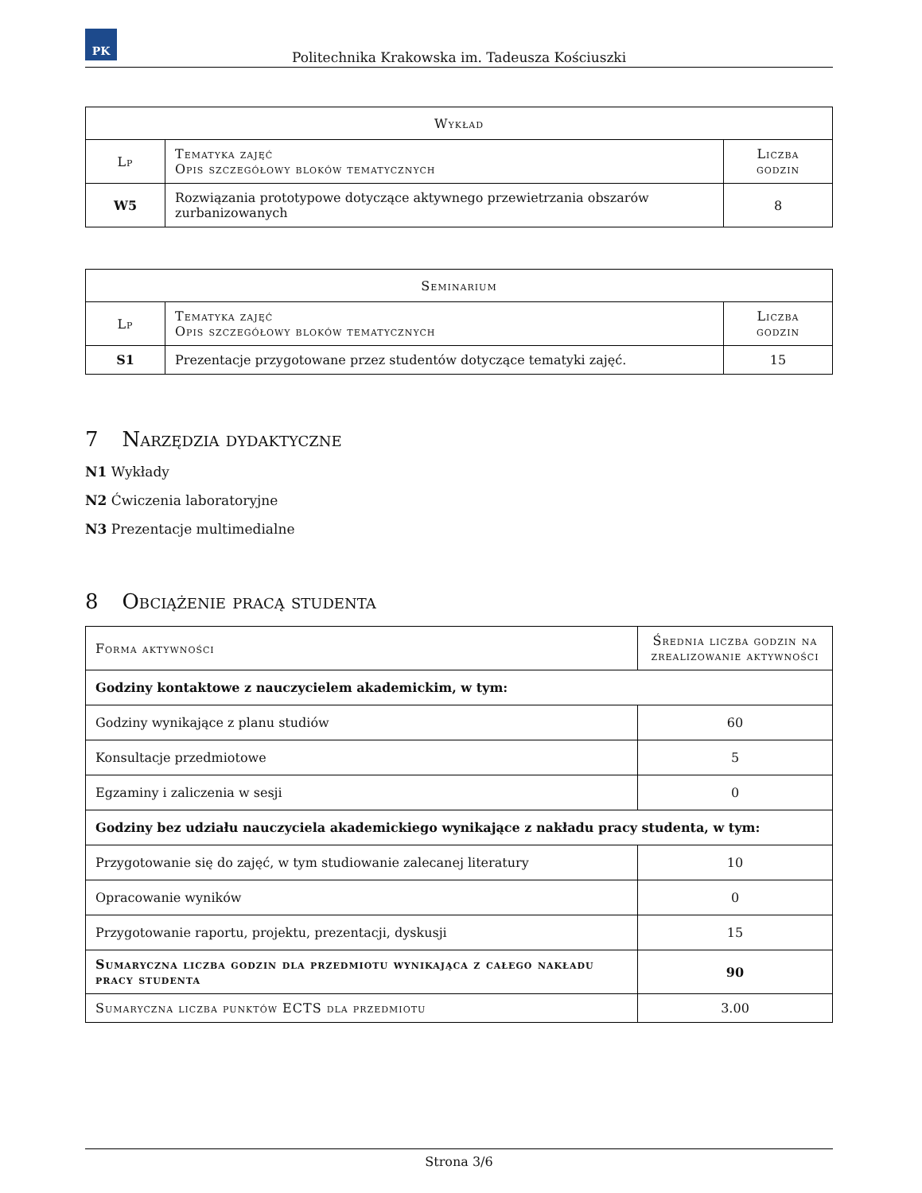PK
Politechnika Krakowska im. Tadeusza Kościuszki
| Wykład | | |
| --- | --- | --- |
| Lp | Tematyka zajęć Opis szczegółowy bloków tematycznych | Liczba godzin |
| W5 | Rozwiązania prototypowe dotyczące aktywnego przewietrzania obszarów zurbanizowanych | 8 |
| Seminarium | | |
| --- | --- | --- |
| Lp | Tematyka zajęć Opis szczegółowy bloków tematycznych | Liczba godzin |
| S1 | Prezentacje przygotowane przez studentów dotyczące tematyki zajęć. | 15 |
7 Narzędzia dydaktyczne
N1 Wykłady
N2 Ćwiczenia laboratoryjne
N3 Prezentacje multimedialne
8 Obciążenie pracą studenta
| Forma aktywności | Średnia liczba godzin na zrealizowanie aktywności |
| --- | --- |
| Godziny kontaktowe z nauczycielem akademickim, w tym: | |
| Godziny wynikające z planu studiów | 60 |
| Konsultacje przedmiotowe | 5 |
| Egzaminy i zaliczenia w sesji | 0 |
| Godziny bez udziału nauczyciela akademickiego wynikające z nakładu pracy studenta, w tym: | |
| Przygotowanie się do zajęć, w tym studiowanie zalecanej literatury | 10 |
| Opracowanie wyników | 0 |
| Przygotowanie raportu, projektu, prezentacji, dyskusji | 15 |
| Sumaryczna liczba godzin dla przedmiotu wynikająca z całego nakładu pracy studenta | 90 |
| Sumaryczna liczba punktów ECTS dla przedmiotu | 3.00 |
Strona 3/6